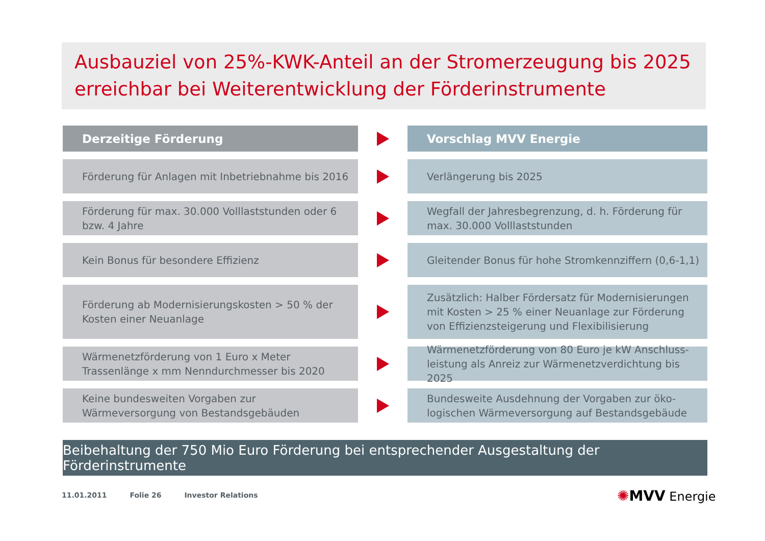Ausbauziel von 25%-KWK-Anteil an der Stromerzeugung bis 2025 erreichbar bei Weiterentwicklung der Förderinstrumente
Derzeitige Förderung Vorschlag MVV Energie
Förderung für Anlagen mit Inbetriebnahme bis 2016
Verlängerung bis 2025
Förderung für max. 30.000 Volllaststunden oder 6 bzw. 4 Jahre
Wegfall der Jahresbegrenzung, d. h. Förderung für max. 30.000 Volllaststunden
Kein Bonus für besondere Effizienz
Gleitender Bonus für hohe Stromkennziffern (0,6-1,1)
Förderung ab Modernisierungskosten > 50 % der Kosten einer Neuanlage
Zusätzlich: Halber Fördersatz für Modernisierungen mit Kosten > 25 % einer Neuanlage zur Förderung von Effizienzsteigerung und Flexibilisierung
Wärmenetzförderung von 1 Euro x Meter Trassenlänge x mm Nenndurchmesser bis 2020
Wärmenetzförderung von 80 Euro je kW Anschluss­leistung als Anreiz zur Wärmenetzverdichtung bis 2025
Keine bundesweiten Vorgaben zur Wärmeversorgung von Bestandsgebäuden
Bundesweite Ausdehnung der Vorgaben zur öko­logischen Wärmeversorgung auf Bestandsgebäude
Beibehaltung der 750 Mio Euro Förderung bei entsprechender Ausgestaltung der Förderinstrumente
11.01.2011 Folie 26 Investor Relations
✺MVV Energie